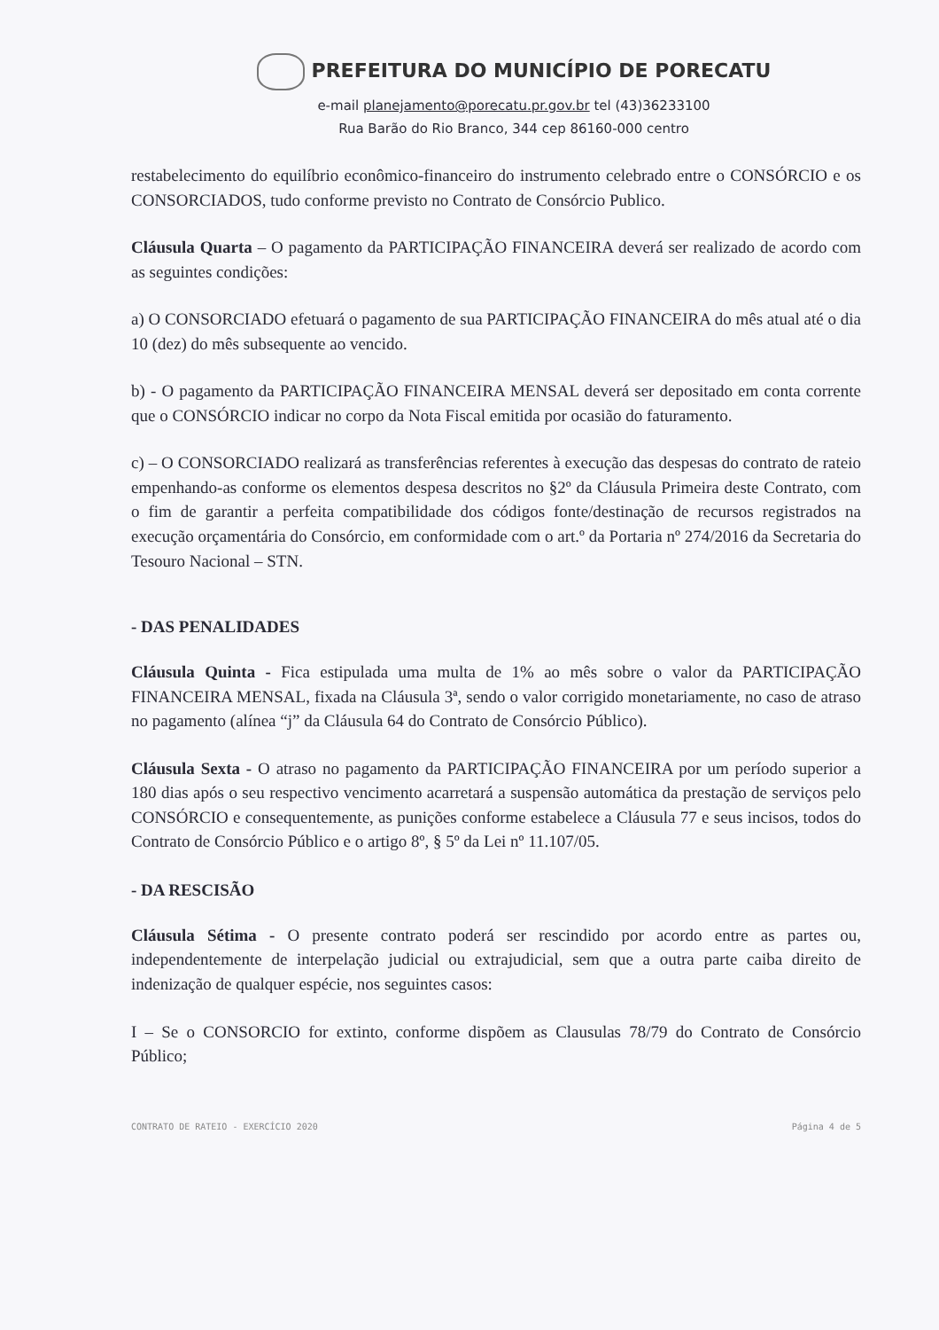PREFEITURA DO MUNICÍPIO DE PORECATU
e-mail planejamento@porecatu.pr.gov.br tel (43)36233100
Rua Barão do Rio Branco, 344 cep 86160-000 centro
restabelecimento do equilíbrio econômico-financeiro do instrumento celebrado entre o CONSÓRCIO e os CONSORCIADOS, tudo conforme previsto no Contrato de Consórcio Publico.
Cláusula Quarta – O pagamento da PARTICIPAÇÃO FINANCEIRA deverá ser realizado de acordo com as seguintes condições:
a) O CONSORCIADO efetuará o pagamento de sua PARTICIPAÇÃO FINANCEIRA do mês atual até o dia 10 (dez) do mês subsequente ao vencido.
b) - O pagamento da PARTICIPAÇÃO FINANCEIRA MENSAL deverá ser depositado em conta corrente que o CONSÓRCIO indicar no corpo da Nota Fiscal emitida por ocasião do faturamento.
c) – O CONSORCIADO realizará as transferências referentes à execução das despesas do contrato de rateio empenhando-as conforme os elementos despesa descritos no §2º da Cláusula Primeira deste Contrato, com o fim de garantir a perfeita compatibilidade dos códigos fonte/destinação de recursos registrados na execução orçamentária do Consórcio, em conformidade com o art.º da Portaria nº 274/2016 da Secretaria do Tesouro Nacional – STN.
- DAS PENALIDADES
Cláusula Quinta - Fica estipulada uma multa de 1% ao mês sobre o valor da PARTICIPAÇÃO FINANCEIRA MENSAL, fixada na Cláusula 3ª, sendo o valor corrigido monetariamente, no caso de atraso no pagamento (alínea “j” da Cláusula 64 do Contrato de Consórcio Público).
Cláusula Sexta - O atraso no pagamento da PARTICIPAÇÃO FINANCEIRA por um período superior a 180 dias após o seu respectivo vencimento acarretará a suspensão automática da prestação de serviços pelo CONSÓRCIO e consequentemente, as punições conforme estabelece a Cláusula 77 e seus incisos, todos do Contrato de Consórcio Público e o artigo 8º, § 5º da Lei nº 11.107/05.
- DA RESCISÃO
Cláusula Sétima - O presente contrato poderá ser rescindido por acordo entre as partes ou, independentemente de interpelação judicial ou extrajudicial, sem que a outra parte caiba direito de indenização de qualquer espécie, nos seguintes casos:
I – Se o CONSORCIO for extinto, conforme dispõem as Clausulas 78/79 do Contrato de Consórcio Público;
CONTRATO DE RATEIO - EXERCÍCIO 2020 Página 4 de 5